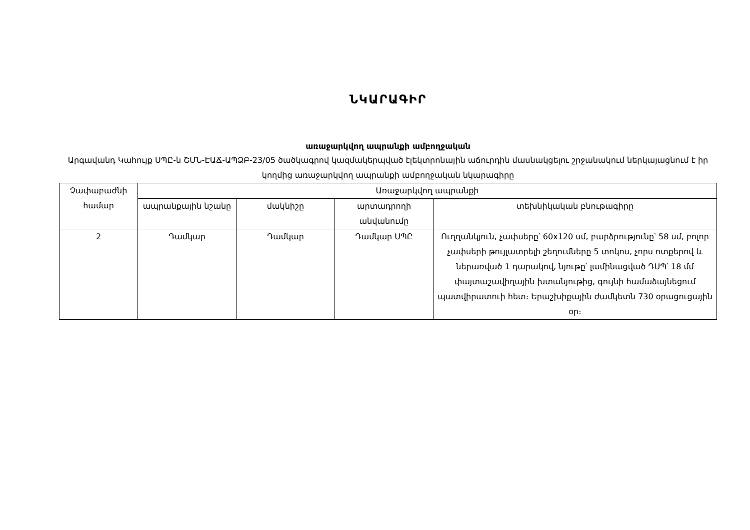ՆԿԱՐԱԳԻՐ
առաջարկվող ապրանքի ամբողջական
Արգավանդ Կաhույք ՍՊԸ-ն ՇՄՆ-ԷԱՃ-ԱՊՁԲ-23/05 ծածկագրով կազմակերպված էլեկտրոնային աճուրդին մասնակցելու շրջանակում ներկայացնում է իր կողմից առաջարկվող ապրանքի ամբողջական նկարագիրը
| Չափաբաժնի համար | Առաջարկվող ապրանքի | | | |
| --- | --- | --- | --- | --- |
| | ապրանքային նշանը | մակնիշը | արտադրողի անվանումը | տեխնիկական բնութագիրը |
| 2 | Դամկար | Դամկար | Դամկար ՍՊԸ | Ուղղանկյուն, չափսերը՝ 60x120 սմ, բարձրությունը՝ 58 սմ, բոլոր չափսերի թույլատրելի շեղումները 5 տոկոս, չորս ոտքերով և ներառված 1 դարակով, նյութը՝ լամինացված ԴՍՊ՝ 18 մմ փայտաշավիղային խտանյութից, գույնի համաձայնեցում պատվիրատուի հետ։ Երաշխիքային ժամկետն 730 օրացուցային օր։ |